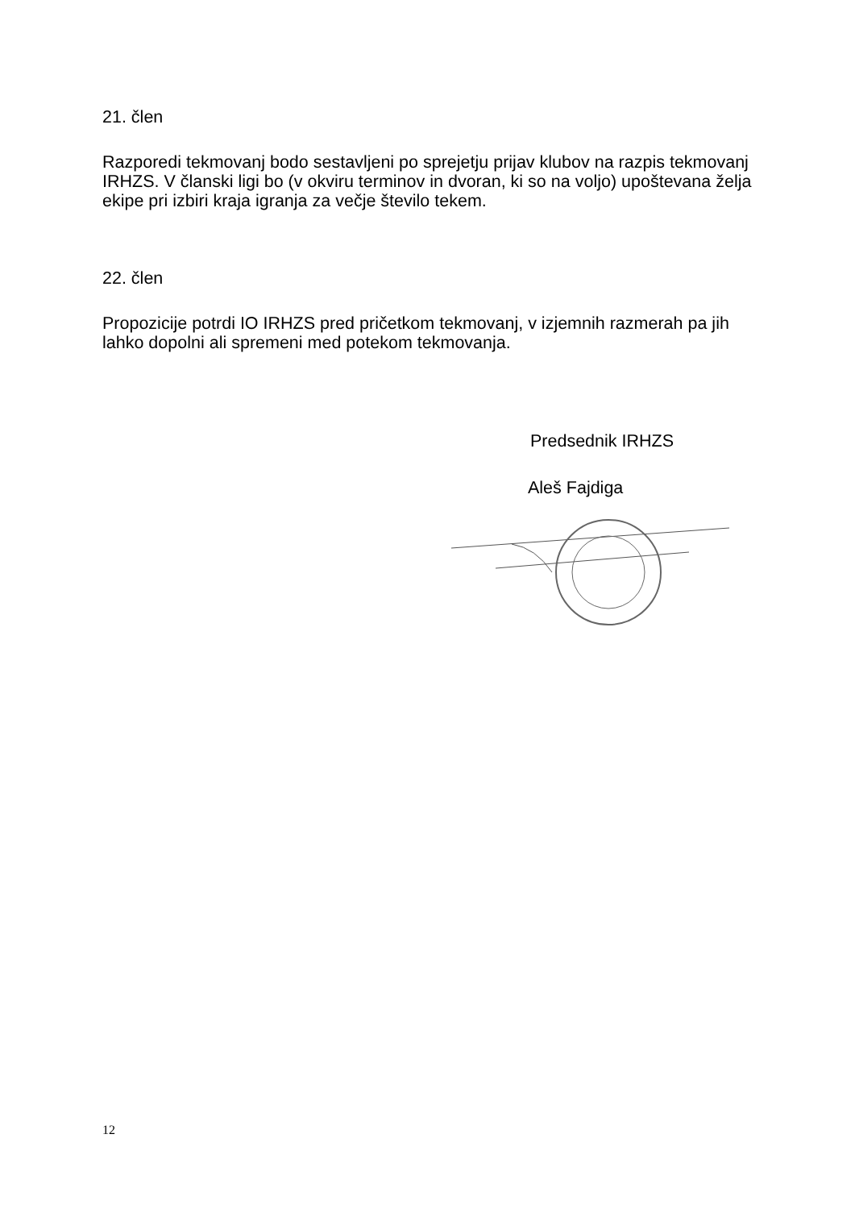21. člen
Razporedi tekmovanj bodo sestavljeni po sprejetju prijav klubov na razpis tekmovanj IRHZS. V članski ligi bo (v okviru terminov in dvoran, ki so na voljo) upoštevana želja ekipe pri izbiri kraja igranja za večje število tekem.
22. člen
Propozicije potrdi IO IRHZS pred pričetkom tekmovanj, v izjemnih razmerah pa jih lahko dopolni ali spremeni med potekom tekmovanja.
Predsednik IRHZS
Aleš Fajdiga
12